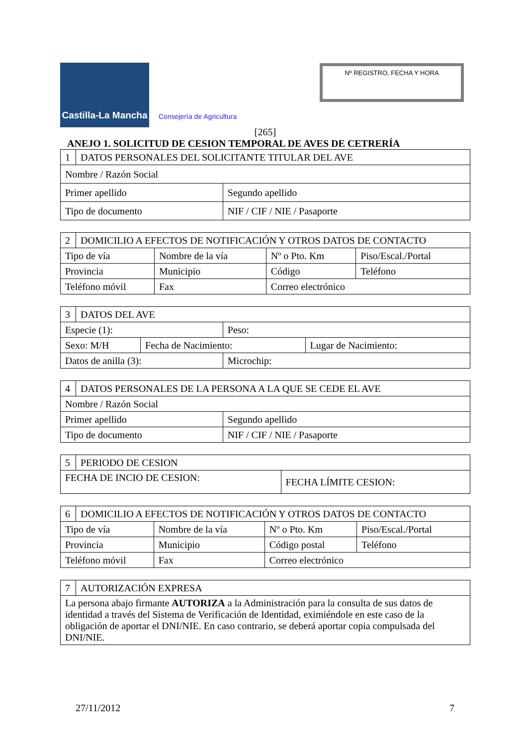Castilla-La Mancha
Consejería de Agricultura
Nº REGISTRO, FECHA Y HORA
[265]
ANEJO 1. SOLICITUD DE CESION TEMPORAL DE AVES DE CETRERÍA
| 1 | DATOS PERSONALES DEL SOLICITANTE TITULAR DEL AVE | |
| Nombre / Razón Social | | |
| Primer apellido | | Segundo apellido |
| Tipo de documento | | NIF / CIF / NIE / Pasaporte |
| 2 | DOMICILIO A EFECTOS DE NOTIFICACIÓN Y OTROS DATOS DE CONTACTO | | | |
| Tipo de vía | | Nombre de la vía | Nº o Pto. Km | Piso/Escal./Portal |
| Provincia | | Municipio | Código | Teléfono |
| Teléfono móvil | | Fax | Correo electrónico | |
| 3 | DATOS DEL AVE | | | |
| Especie (1): | | | Peso: | |
| Sexo: M/H | | Fecha de Nacimiento: | | Lugar de Nacimiento: |
| Datos de anilla (3): | | | Microchip: | |
| 4 | DATOS PERSONALES DE LA PERSONA A LA QUE SE CEDE EL AVE | |
| Nombre / Razón Social | | |
| Primer apellido | | Segundo apellido |
| Tipo de documento | | NIF / CIF / NIE / Pasaporte |
| 5 | PERIODO DE CESION | |
| FECHA DE INCIO DE CESION: | | FECHA LÍMITE CESION: |
| 6 | DOMICILIO A EFECTOS DE NOTIFICACIÓN Y OTROS DATOS DE CONTACTO | | | |
| Tipo de vía | | Nombre de la vía | Nº o Pto. Km | Piso/Escal./Portal |
| Provincia | | Municipio | Código postal | Teléfono |
| Teléfono móvil | | Fax | Correo electrónico | |
| 7 | AUTORIZACIÓN EXPRESA |
| La persona abajo firmante AUTORIZA a la Administración para la consulta de sus datos de identidad a través del Sistema de Verificación de Identidad, eximiéndole en este caso de la obligación de aportar el DNI/NIE. En caso contrario, se deberá aportar copia compulsada del DNI/NIE. | |
27/11/2012 7